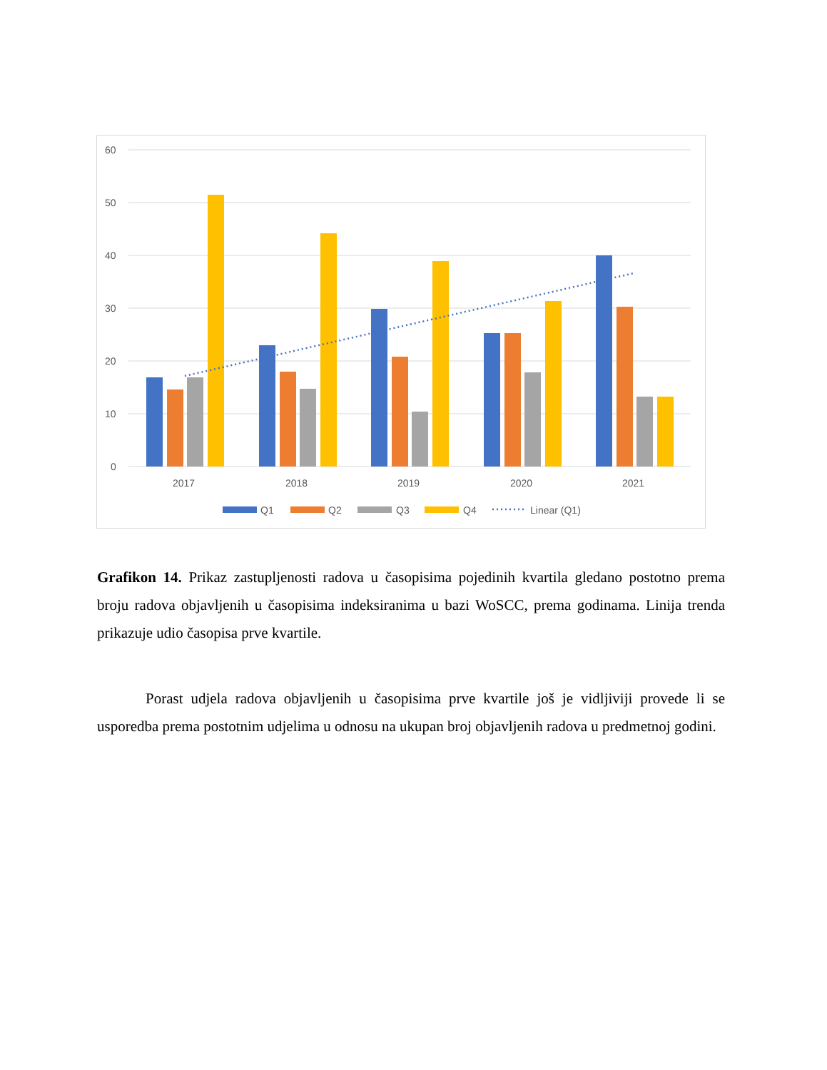60
50
40
30
20
10
0
2017
2018
2019
2020
2021
Q1
Q2
Q3
Q4
Linear (Q1)
Grafikon 14. Prikaz zastupljenosti radova u časopisima pojedinih kvartila gledano postotno prema broju radova objavljenih u časopisima indeksiranima u bazi WoSCC, prema godinama. Linija trenda prikazuje udio časopisa prve kvartile.
Porast udjela radova objavljenih u časopisima prve kvartile još je vidljiviji provede li se usporedba prema postotnim udjelima u odnosu na ukupan broj objavljenih radova u predmetnoj godini.